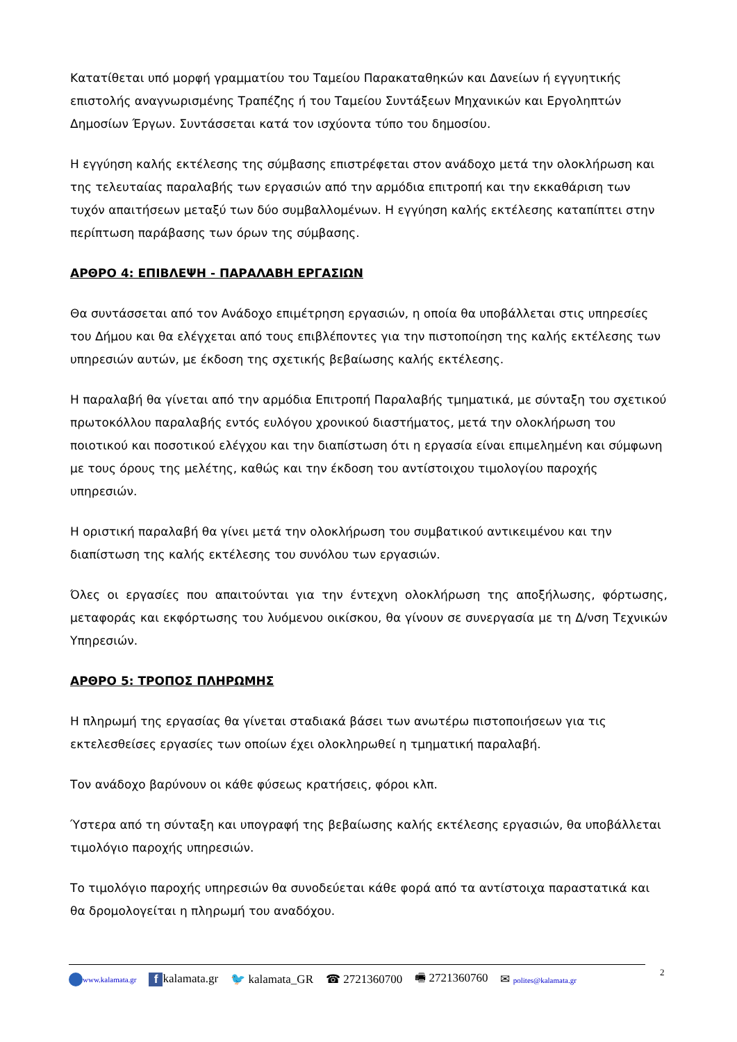Κατατίθεται υπό μορφή γραμματίου του Ταμείου Παρακαταθηκών και Δανείων ή εγγυητικής επιστολής αναγνωρισμένης Τραπέζης ή του Ταμείου Συντάξεων Μηχανικών και Εργοληπτών Δημοσίων Έργων. Συντάσσεται κατά τον ισχύοντα τύπο του δημοσίου.
Η εγγύηση καλής εκτέλεσης της σύμβασης επιστρέφεται στον ανάδοχο μετά την ολοκλήρωση και της τελευταίας παραλαβής των εργασιών από την αρμόδια επιτροπή και την εκκαθάριση των τυχόν απαιτήσεων μεταξύ των δύο συμβαλλομένων. Η εγγύηση καλής εκτέλεσης καταπίπτει στην περίπτωση παράβασης των όρων της σύμβασης.
ΑΡΘΡΟ 4: ΕΠΙΒΛΕΨΗ - ΠΑΡΑΛΑΒΗ ΕΡΓΑΣΙΩΝ
Θα συντάσσεται από τον Ανάδοχο επιμέτρηση εργασιών, η οποία θα υποβάλλεται στις υπηρεσίες του Δήμου και θα ελέγχεται από τους επιβλέποντες για την πιστοποίηση της καλής εκτέλεσης των υπηρεσιών αυτών, με έκδοση της σχετικής βεβαίωσης καλής εκτέλεσης.
Η παραλαβή θα γίνεται από την αρμόδια Επιτροπή Παραλαβής τμηματικά, με σύνταξη του σχετικού πρωτοκόλλου παραλαβής εντός ευλόγου χρονικού διαστήματος, μετά την ολοκλήρωση του ποιοτικού και ποσοτικού ελέγχου και την διαπίστωση ότι η εργασία είναι επιμελημένη και σύμφωνη με τους όρους της μελέτης, καθώς και την έκδοση του αντίστοιχου τιμολογίου παροχής υπηρεσιών.
Η οριστική παραλαβή θα γίνει μετά την ολοκλήρωση του συμβατικού αντικειμένου και την διαπίστωση της καλής εκτέλεσης του συνόλου των εργασιών.
Όλες οι εργασίες που απαιτούνται για την έντεχνη ολοκλήρωση της αποξήλωσης, φόρτωσης, μεταφοράς και εκφόρτωσης του λυόμενου οικίσκου, θα γίνουν σε συνεργασία με τη Δ/νση Τεχνικών Υπηρεσιών.
ΑΡΘΡΟ 5: ΤΡΟΠΟΣ ΠΛΗΡΩΜΗΣ
Η πληρωμή της εργασίας θα γίνεται σταδιακά βάσει των ανωτέρω πιστοποιήσεων για τις εκτελεσθείσες εργασίες των οποίων έχει ολοκληρωθεί η τμηματική παραλαβή.
Τον ανάδοχο βαρύνουν οι κάθε φύσεως κρατήσεις, φόροι κλπ.
Ύστερα από τη σύνταξη και υπογραφή της βεβαίωσης καλής εκτέλεσης εργασιών, θα υποβάλλεται τιμολόγιο παροχής υπηρεσιών.
Το τιμολόγιο παροχής υπηρεσιών θα συνοδεύεται κάθε φορά από τα αντίστοιχα παραστατικά και θα δρομολογείται η πληρωμή του αναδόχου.
www.kalamata.gr f kalamata.gr 🐦 kalamata_GR ☎ 2721360700 🖷 2721360760 ✉ polites@kalamata.gr
2